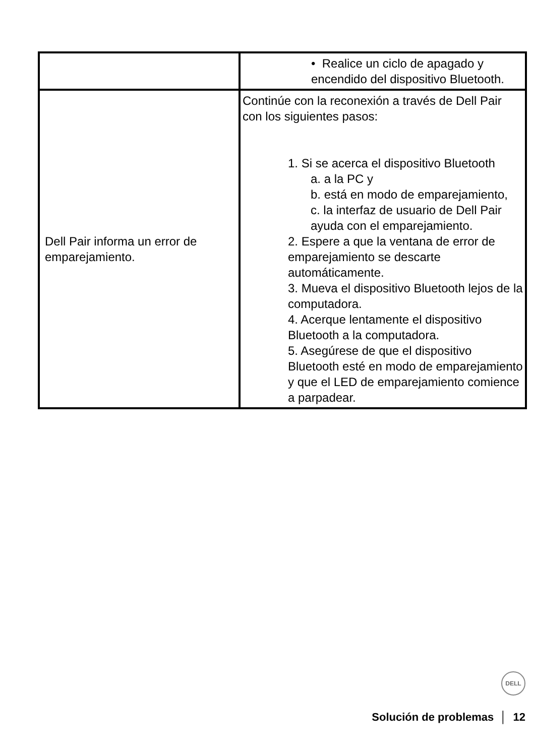| | • Realice un ciclo de apagado y encendido del dispositivo Bluetooth. |
| Dell Pair informa un error de emparejamiento. | Continúe con la reconexión a través de Dell Pair con los siguientes pasos: 1. Si se acerca el dispositivo Bluetooth a. a la PC y b. está en modo de emparejamiento, c. la interfaz de usuario de Dell Pair ayuda con el emparejamiento. 2. Espere a que la ventana de error de emparejamiento se descarte automáticamente. 3. Mueva el dispositivo Bluetooth lejos de la computadora. 4. Acerque lentamente el dispositivo Bluetooth a la computadora. 5. Asegúrese de que el dispositivo Bluetooth esté en modo de emparejamiento y que el LED de emparejamiento comience a parpadear. |
DELL
Solución de problemas │ 12